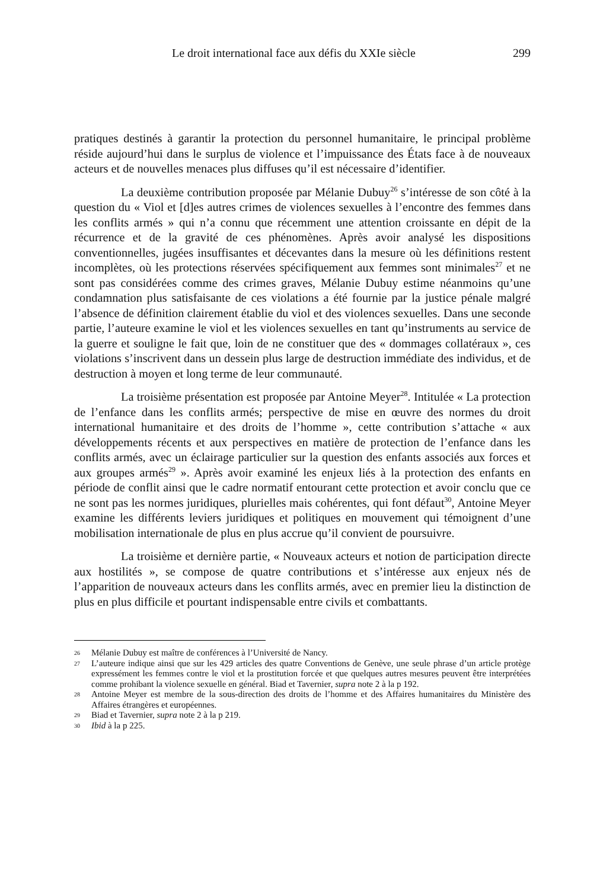Le droit international face aux défis du XXIe siècle 299
pratiques destinés à garantir la protection du personnel humanitaire, le principal problème réside aujourd’hui dans le surplus de violence et l’impuissance des États face à de nouveaux acteurs et de nouvelles menaces plus diffuses qu’il est nécessaire d’identifier.
La deuxième contribution proposée par Mélanie Dubuy<sup>26</sup> s’intéresse de son côté à la question du « Viol et [d]es autres crimes de violences sexuelles à l’encontre des femmes dans les conflits armés » qui n’a connu que récemment une attention croissante en dépit de la récurrence et de la gravité de ces phénomènes. Après avoir analysé les dispositions conventionnelles, jugées insuffisantes et décevantes dans la mesure où les définitions restent incomplètes, où les protections réservées spécifiquement aux femmes sont minimales<sup>27</sup> et ne sont pas considérées comme des crimes graves, Mélanie Dubuy estime néanmoins qu’une condamnation plus satisfaisante de ces violations a été fournie par la justice pénale malgré l’absence de définition clairement établie du viol et des violences sexuelles. Dans une seconde partie, l’auteure examine le viol et les violences sexuelles en tant qu’instruments au service de la guerre et souligne le fait que, loin de ne constituer que des « dommages collatéraux », ces violations s’inscrivent dans un dessein plus large de destruction immédiate des individus, et de destruction à moyen et long terme de leur communauté.
La troisième présentation est proposée par Antoine Meyer<sup>28</sup>. Intitulée « La protection de l’enfance dans les conflits armés; perspective de mise en œuvre des normes du droit international humanitaire et des droits de l’homme », cette contribution s’attache « aux développements récents et aux perspectives en matière de protection de l’enfance dans les conflits armés, avec un éclairage particulier sur la question des enfants associés aux forces et aux groupes armés<sup>29</sup> ». Après avoir examiné les enjeux liés à la protection des enfants en période de conflit ainsi que le cadre normatif entourant cette protection et avoir conclu que ce ne sont pas les normes juridiques, plurielles mais cohérentes, qui font défaut<sup>30</sup>, Antoine Meyer examine les différents leviers juridiques et politiques en mouvement qui témoignent d’une mobilisation internationale de plus en plus accrue qu’il convient de poursuivre.
La troisième et dernière partie, « Nouveaux acteurs et notion de participation directe aux hostilités », se compose de quatre contributions et s’intéresse aux enjeux nés de l’apparition de nouveaux acteurs dans les conflits armés, avec en premier lieu la distinction de plus en plus difficile et pourtant indispensable entre civils et combattants.
26 Mélanie Dubuy est maître de conférences à l’Université de Nancy.
27 L’auteure indique ainsi que sur les 429 articles des quatre Conventions de Genève, une seule phrase d’un article protège expressément les femmes contre le viol et la prostitution forcée et que quelques autres mesures peuvent être interprétées comme prohibant la violence sexuelle en général. Biad et Tavernier, supra note 2 à la p 192.
28 Antoine Meyer est membre de la sous-direction des droits de l’homme et des Affaires humanitaires du Ministère des Affaires étrangères et européennes.
29 Biad et Tavernier, supra note 2 à la p 219.
30 Ibid à la p 225.